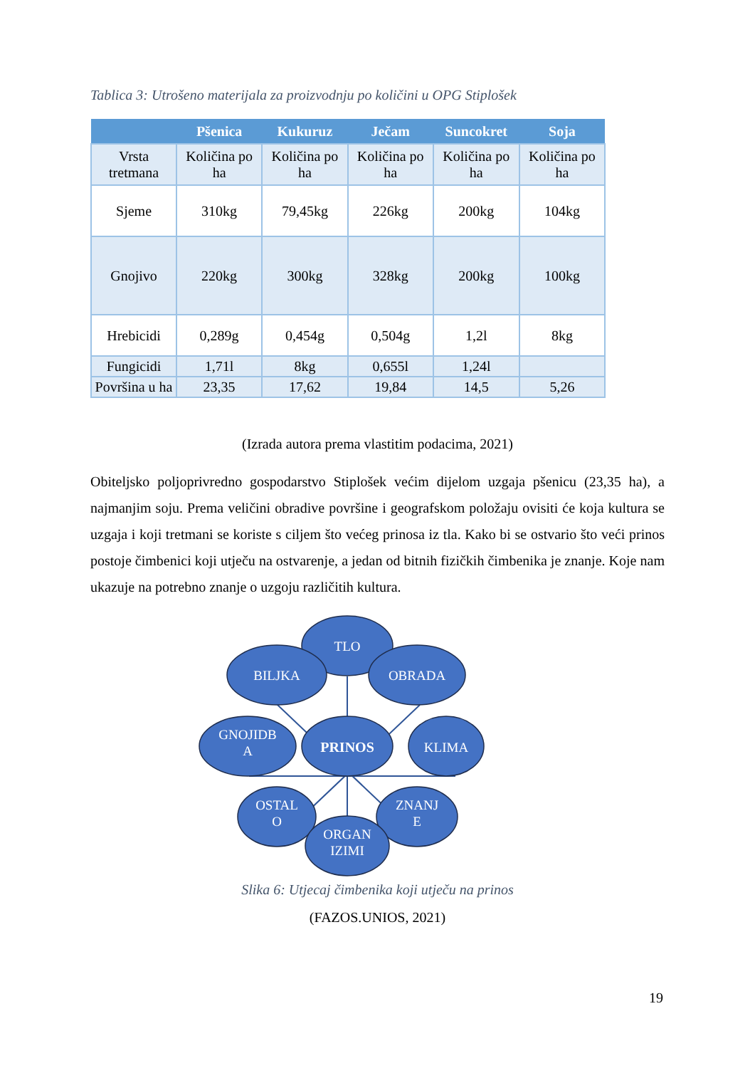Tablica 3: Utrošeno materijala za proizvodnju po količini u OPG Stiplošek
| | Pšenica | Kukuruz | Ječam | Suncokret | Soja |
| --- | --- | --- | --- | --- | --- |
| Vrsta tretmana | Količina po ha | Količina po ha | Količina po ha | Količina po ha | Količina po ha |
| Sjeme | 310kg | 79,45kg | 226kg | 200kg | 104kg |
| Gnojivo | 220kg | 300kg | 328kg | 200kg | 100kg |
| Hrebicidi | 0,289g | 0,454g | 0,504g | 1,2l | 8kg |
| Fungicidi | 1,71l | 8kg | 0,655l | 1,24l | |
| Površina u ha | 23,35 | 17,62 | 19,84 | 14,5 | 5,26 |
(Izrada autora prema vlastitim podacima, 2021)
Obiteljsko poljoprivredno gospodarstvo Stiplošek većim dijelom uzgaja pšenicu (23,35 ha), a najmanjim soju. Prema veličini obradive površine i geografskom položaju ovisiti će koja kultura se uzgaja i koji tretmani se koriste s ciljem što većeg prinosa iz tla. Kako bi se ostvario što veći prinos postoje čimbenici koji utječu na ostvarenje, a jedan od bitnih fizičkih čimbenika je znanje. Koje nam ukazuje na potrebno znanje o uzgoju različitih kultura.
TLO
BILJKA
OBRADA
GNOJIDB
A
PRINOS
KLIMA
OSTAL
O
ZNANJ
E
ORGAN
IZIMI
Slika 6: Utjecaj čimbenika koji utječu na prinos
(FAZOS.UNIOS, 2021)
19